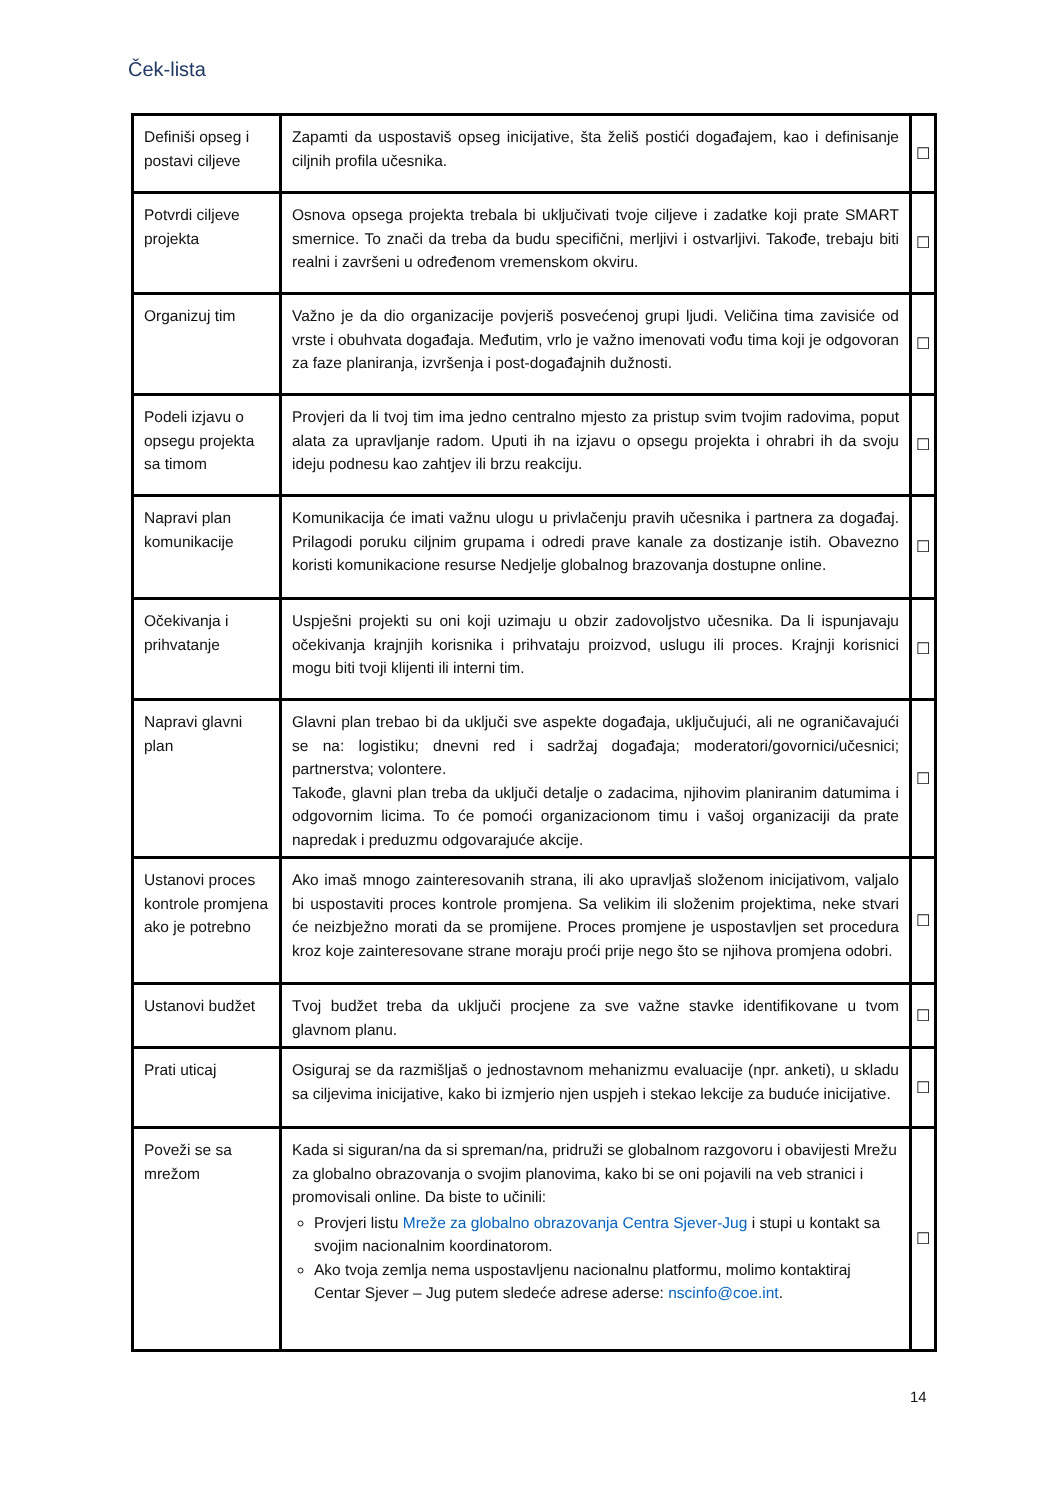Ček-lista
| Definiši opseg i postavi ciljeve | Zapamti da uspostaviš opseg inicijative, šta želiš postići događajem, kao i definisanje ciljnih profila učesnika. | ☐ |
| Potvrdi ciljeve projekta | Osnova opsega projekta trebala bi uključivati tvoje ciljeve i zadatke koji prate SMART smernice. To znači da treba da budu specifični, merljivi i ostvarljivi. Takođe, trebaju biti realni i završeni u određenom vremenskom okviru. | ☐ |
| Organizuj tim | Važno je da dio organizacije povjeriš posvećenoj grupi ljudi. Veličina tima zavisiće od vrste i obuhvata događaja. Međutim, vrlo je važno imenovati vođu tima koji je odgovoran za faze planiranja, izvršenja i post-događajnih dužnosti. | ☐ |
| Podeli izjavu o opsegu projekta sa timom | Provjeri da li tvoj tim ima jedno centralno mjesto za pristup svim tvojim radovima, poput alata za upravljanje radom. Uputi ih na izjavu o opsegu projekta i ohrabri ih da svoju ideju podnesu kao zahtjev ili brzu reakciju. | ☐ |
| Napravi plan komunikacije | Komunikacija će imati važnu ulogu u privlačenju pravih učesnika i partnera za događaj. Prilagodi poruku ciljnim grupama i odredi prave kanale za dostizanje istih. Obavezno koristi komunikacione resurse Nedjelje globalnog brazovanja dostupne online. | ☐ |
| Očekivanja i prihvatanje | Uspješni projekti su oni koji uzimaju u obzir zadovoljstvo učesnika. Da li ispunjavaju očekivanja krajnjih korisnika i prihvataju proizvod, uslugu ili proces. Krajnji korisnici mogu biti tvoji klijenti ili interni tim. | ☐ |
| Napravi glavni plan | Glavni plan trebao bi da uključi sve aspekte događaja, uključujući, ali ne ograničavajući se na: logistiku; dnevni red i sadržaj događaja; moderatori/govornici/učesnici; partnerstva; volontere. Takođe, glavni plan treba da uključi detalje o zadacima, njihovim planiranim datumima i odgovornim licima. To će pomoći organizacionom timu i vašoj organizaciji da prate napredak i preduzmu odgovarajuće akcije. | ☐ |
| Ustanovi proces kontrole promjena ako je potrebno | Ako imaš mnogo zainteresovanih strana, ili ako upravljaš složenom inicijativom, valjalo bi uspostaviti proces kontrole promjena. Sa velikim ili složenim projektima, neke stvari će neizbježno morati da se promijene. Proces promjene je uspostavljen set procedura kroz koje zainteresovane strane moraju proći prije nego što se njihova promjena odobri. | ☐ |
| Ustanovi budžet | Tvoj budžet treba da uključi procjene za sve važne stavke identifikovane u tvom glavnom planu. | ☐ |
| Prati uticaj | Osiguraj se da razmišljaš o jednostavnom mehanizmu evaluacije (npr. anketi), u skladu sa ciljevima inicijative, kako bi izmjerio njen uspjeh i stekao lekcije za buduće inicijative. | ☐ |
| Poveži se sa mrežom | Kada si siguran/na da si spreman/na, pridruži se globalnom razgovoru i obavijesti Mrežu za globalno obrazovanja o svojim planovima, kako bi se oni pojavili na veb stranici i promovisali online. Da biste to učinili: Provjeri listu Mreže za globalno obrazovanja Centra Sjever-Jug i stupi u kontakt sa svojim nacionalnim koordinatorom. Ako tvoja zemlja nema uspostavljenu nacionalnu platformu, molimo kontaktiraj Centar Sjever – Jug putem sledeće adrese aderse: nscinfo@coe.int . | ☐ |
14